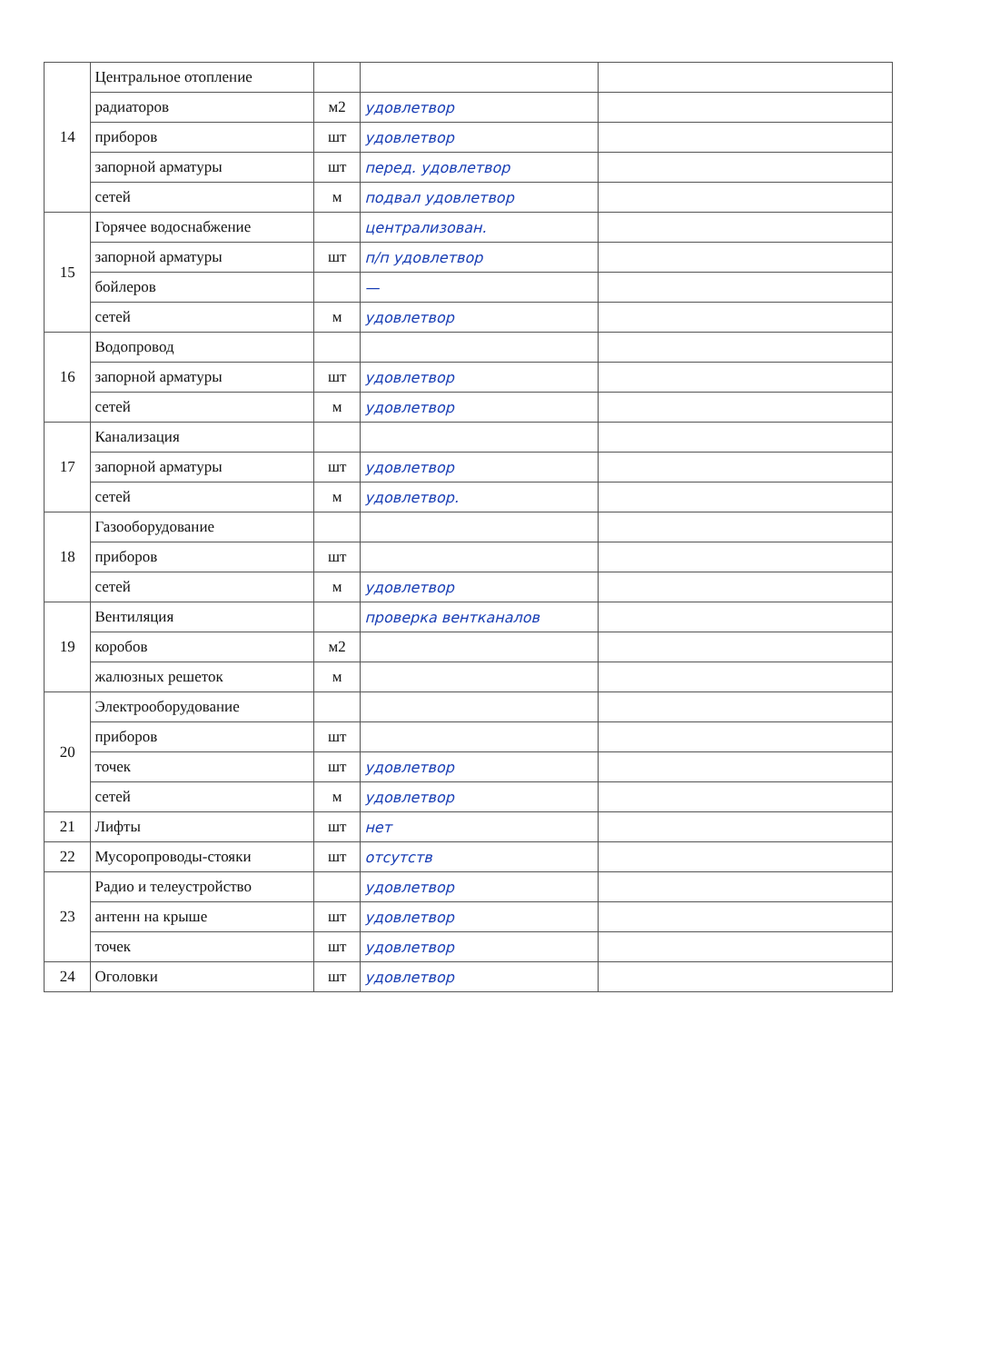| 14 | Центральное отопление | | | |
| | радиаторов | м2 | удовлетвор | |
| | приборов | шт | удовлетвор | |
| | запорной арматуры | шт | перед. удовлетвор | |
| | сетей | м | подвал удовлетвор | |
| 15 | Горячее водоснабжение | | централизован. | |
| | запорной арматуры | шт | п/п удовлетвор | |
| | бойлеров | | — | |
| | сетей | м | удовлетвор | |
| 16 | Водопровод | | | |
| | запорной арматуры | шт | удовлетвор | |
| | сетей | м | удовлетвор | |
| 17 | Канализация | | | |
| | запорной арматуры | шт | удовлетвор | |
| | сетей | м | удовлетвор. | |
| 18 | Газооборудование | | | |
| | приборов | шт | | |
| | сетей | м | удовлетвор | |
| 19 | Вентиляция | | проверка вентканалов | |
| | коробов | м2 | | |
| | жалюзных решеток | м | | |
| 20 | Электрооборудование | | | |
| | приборов | шт | | |
| | точек | шт | удовлетвор | |
| | сетей | м | удовлетвор | |
| 21 | Лифты | шт | нет | |
| 22 | Мусоропроводы-стояки | шт | отсутств | |
| 23 | Радио и телеустройство | | удовлетвор | |
| | антенн на крыше | шт | удовлетвор | |
| | точек | шт | удовлетвор | |
| 24 | Оголовки | шт | удовлетвор | |